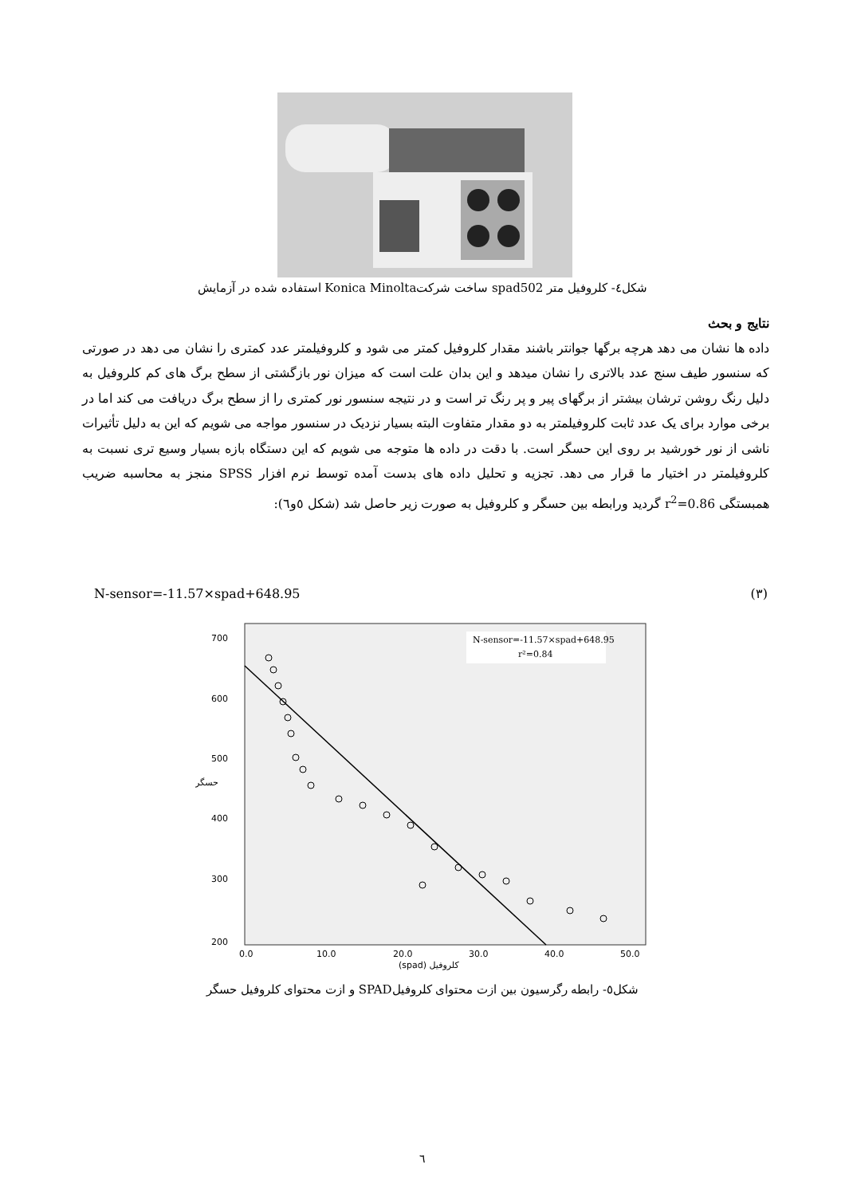شکل٤- کلروفیل متر spad502 ساخت شرکتKonica Minolta استفاده شده در آزمایش
نتایج و بحث
داده ها نشان می دهد هرچه برگها جوانتر باشند مقدار کلروفیل کمتر می شود و کلروفیلمتر عدد کمتری را نشان می دهد در صورتی که سنسور طیف سنج عدد بالاتری را نشان میدهد و این بدان علت است که میزان نور بازگشتی از سطح برگ های کم کلروفیل به دلیل رنگ روشن ترشان بیشتر از برگهای پیر و پر رنگ تر است و در نتیجه سنسور نور کمتری را از سطح برگ دریافت می کند اما در برخی موارد برای یک عدد ثابت کلروفیلمتر به دو مقدار متفاوت البته بسیار نزدیک در سنسور مواجه می شویم که این به دلیل تأثیرات ناشی از نور خورشید بر روی این حسگر است. با دقت در داده ها متوجه می شویم که این دستگاه بازه بسیار وسیع تری نسبت به کلروفیلمتر در اختیار ما قرار می دهد. تجزیه و تحلیل داده های بدست آمده توسط نرم افزار SPSS منجز به محاسبه ضریب همبستگی r<sup>2</sup>=0.86 گردید ورابطه بین حسگر و کلروفیل به صورت زیر حاصل شد (شکل ٥و٦):
N-sensor=-11.57×spad+648.95 (٣)
700
600
500
400
300
200
0.0
10.0
20.0
30.0
40.0
50.0
(spad) کلروفیل
حسگر
N-sensor=-11.57×spad+648.95
r²=0.84
شکل٥- رابطه رگرسیون بین ازت محتوای کلروفیلSPAD و ازت محتوای کلروفیل حسگر
٦